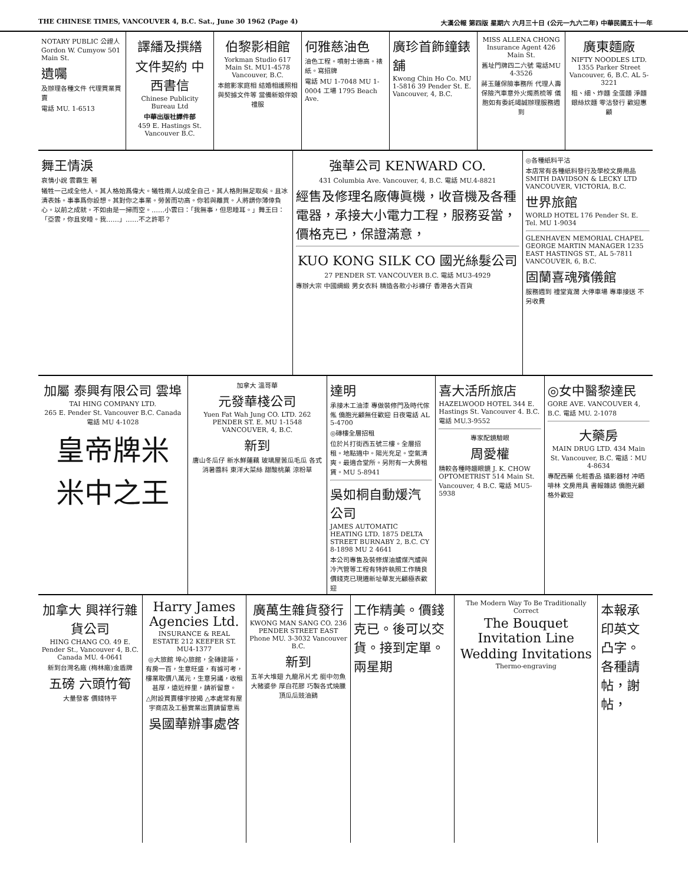THE CHINESE TIMES, VANCOUVER 4, B.C. Sat., June 30 1962 (Page 4) 大漢公報 第四版 星期六 六月三十日 (公元一九六二年) 中華民國五十一年
NOTARY PUBLIC 公證人
Gordon W. Cumyow 501 Main St.
遺囑
及辦理各種文件 代理買業買賣
電話 MU. 1-6513
譯繙及撰繕
文件契約 中西書信
Chinese Publicity Bureau Ltd
中華出版社譯件部
459 E. Hastings St. Vancouver B.C.
伯黎影相館
Yorkman Studio 617 Main St. MU1-4578 Vancouver, B.C.
本館影家庭相 結婚相護照相 與契據文件等 當備新娘伴娘禮服
何雅慈油色
油色工程。噴射士德高。裱紙。寫招牌
電話 MU 1-7048 MU 1-0004 工場 1795 Beach Ave.
廣珍首飾鐘錶舖
Kwong Chin Ho Co. MU 1-5816 39 Pender St. E. Vancouver, 4, B.C.
MISS ALLENA CHONG Insurance Agent 426 Main St.
舊址門牌四二六號 電話MU 4-3526
蔣玉蓮保險事務所 代理人壽保險汽車意外火燭燕梳等 儀胞如有委託竭誠辦理服務週到
廣東麵廠
NIFTY NOODLES LTD. 1355 Parker Street Vancouver, 6, B.C. AL 5-3221
粗、細、炸麵 全蛋麵 淨麵 銀絲炊麵 零沽發行 歡迎惠顧
舞王情淚
哀情小說 雲霸生 著
犧牲一己成全他人。其人格始爲偉大。犧牲兩人以成全自己。其人格則無足取矣。且冰清表姊。事事爲你設想。其對你之事業。勞苦而功高。你若與離異。人將謂你薄倖負心。以前之成就。不如由是一掃而空。……小雲曰：「我無事，但思睡耳。」舞王曰：「亞雲，你且安睡。我……」……不之許耶？
強華公司 KENWARD CO.
431 Columbia Ave. Vancouver, 4, B.C. 電話 MU.4-8821
經售及修理名廠傳眞機，收音機及各種電器，承接大小電力工程，服務妥當，價格克已，保證滿意，
KUO KONG SILK CO 國光絲髮公司
27 PENDER ST. VANCOUVER B.C. 電話 MU3-4929
專辦大宗 中國綢緞 男女衣料 精造各款小衫褲仔 香港各大百貨
◎各種紙料平沽
本店常有各種紙料發行及學校文房用品 SMITH DAVIDSON & LECKY LTD VANCOUVER, VICTORIA, B.C.
世界旅館
WORLD HOTEL 176 Pender St. E. Tel. MU 1-9034
GLENHAVEN MEMORIAL CHAPEL GEORGE MARTIN MANAGER 1235 EAST HASTINGS ST., AL 5-7811 VANCOUVER, 6, B.C.
固蘭喜魂殯儀館
服務週到 禮堂寬濶 大停車場 專車接送 不另收費
加屬 泰興有限公司 雲埠
TAI HING COMPANY LTD.
265 E. Pender St. Vancouver B.C. Canada 電話 MU 4-1028
皇帝牌米
米中之王
加拿大 溫哥華
元發華棧公司
Yuen Fat Wah Jung CO. LTD. 262 PENDER ST. E. MU 1-1548 VANCOUVER, 4, B.C.
新到
唐山冬瓜仔 新水鮮蓮藕 玻璃屋苦瓜毛瓜 各式消暑醬料 東洋大菜絲 甜酸桃菓 涼粉草
達明
承接木工油漆 專做裝修門及時代傢俬 僑胞光顧無任歡迎 日夜電話 AL 5-4700
◎磚樓全層招租
位於片打街西五號三樓。全層招租。地點適中。陽光充足。空氣清爽。最適合堂所。另附有一大房租賃。MU 5-8941
吳如桐自動煖汽公司
JAMES AUTOMATIC HEATING LTD. 1875 DELTA STREET BURNABY 2, B.C. CY 8-1898 MU 2 4641
本公司專售及裝修煤油爐煤汽爐與冷汽管等工程有特許執照工作精良價錢克已現遷新址華友光顧極表歡迎
喜大活所旅店
HAZELWOOD HOTEL 344 E. Hastings St. Vancouver 4. B.C. 電話 MU.3-9552
專家配鏡驗眼
周愛權
精較各種時趨眼鏡 J. K. CHOW OPTOMETRIST 514 Main St. Vancouver, 4 B.C. 電話 MU5-5938
◎女中醫黎達民
GORE AVE. VANCOUVER 4, B.C. 電話 MU. 2-1078
大藥房
MAIN DRUG LTD. 434 Main St. Vancouver, B.C. 電話：MU 4-8634
專配西藥 化粧香品 攝影器材 冲晒啡林 文房用具 書報雜誌 僑胞光顧 格外歡迎
加拿大 興祥行雜貨公司
HING CHANG CO. 49 E. Pender St., Vancouver 4, B.C. Canada MU. 4-0641
新到台灣名廠 (梅林廠)金盾牌
五磅 六頭竹筍
大量發客 價錢特平
Harry James Agencies Ltd.
INSURANCE & REAL ESTATE 212 KEEFER ST. MU4-1377
◎大旅館 埠心旅館，全磚建築，有房一百，生意旺盛，有據可考，樓業取價八萬元，生意另議，收租甚厚，遠近梓里，請祈留意。
△附設買賣樓宇按揭 △本處常有屋宇商店及工藝實業出賣請留意焉
吳國華辦事處啓
廣萬生雜貨發行
KWONG MAN SANG CO. 236 PENDER STREET EAST Phone MU. 3-3032 Vancouver B.C.
新到
五羊大堆翅 九龍吊片尤 艇中勿魚 大豬婆參 厚白花膠 巧製各式燒臘 頂瓜瓜豉油鷄
工作精美。價錢克已。後可以交貨。接到定單。兩星期
The Modern Way To Be Traditionally Correct
The Bouquet Invitation Line
Wedding Invitations
Thermo-engraving
本報承印英文凸字。各種請帖，謝帖，